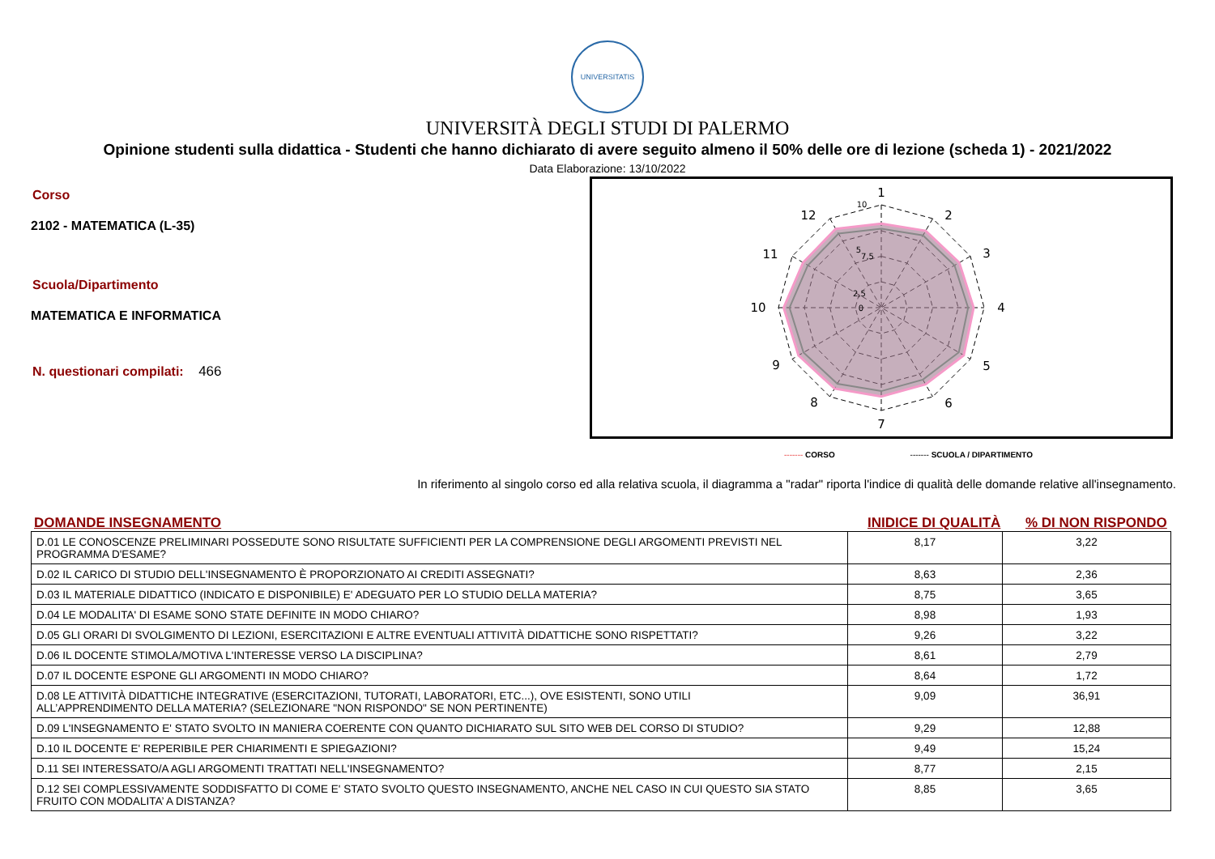UNIVERSITATIS
UNIVERSITÀ DEGLI STUDI DI PALERMO
Opinione studenti sulla didattica - Studenti che hanno dichiarato di avere seguito almeno il 50% delle ore di lezione (scheda 1) - 2021/2022
Data Elaborazione: 13/10/2022
Corso
2102 - MATEMATICA (L-35)
Scuola/Dipartimento
MATEMATICA E INFORMATICA
N. questionari compilati: 466
1
2
3
4
5
6
7
8
9
10
11
12
10
7,5
2,5
5
0
------- CORSO ------- SCUOLA / DIPARTIMENTO
In riferimento al singolo corso ed alla relativa scuola, il diagramma a "radar" riporta l'indice di qualità delle domande relative all'insegnamento.
DOMANDE INSEGNAMENTO INIDICE DI QUALITÀ% DI NON RISPONDO
| D.01 LE CONOSCENZE PRELIMINARI POSSEDUTE SONO RISULTATE SUFFICIENTI PER LA COMPRENSIONE DEGLI ARGOMENTI PREVISTI NEL PROGRAMMA D'ESAME? | 8,17 | 3,22 |
| D.02 IL CARICO DI STUDIO DELL'INSEGNAMENTO È PROPORZIONATO AI CREDITI ASSEGNATI? | 8,63 | 2,36 |
| D.03 IL MATERIALE DIDATTICO (INDICATO E DISPONIBILE) E' ADEGUATO PER LO STUDIO DELLA MATERIA? | 8,75 | 3,65 |
| D.04 LE MODALITA' DI ESAME SONO STATE DEFINITE IN MODO CHIARO? | 8,98 | 1,93 |
| D.05 GLI ORARI DI SVOLGIMENTO DI LEZIONI, ESERCITAZIONI E ALTRE EVENTUALI ATTIVITÀ DIDATTICHE SONO RISPETTATI? | 9,26 | 3,22 |
| D.06 IL DOCENTE STIMOLA/MOTIVA L'INTERESSE VERSO LA DISCIPLINA? | 8,61 | 2,79 |
| D.07 IL DOCENTE ESPONE GLI ARGOMENTI IN MODO CHIARO? | 8,64 | 1,72 |
| D.08 LE ATTIVITÀ DIDATTICHE INTEGRATIVE (ESERCITAZIONI, TUTORATI, LABORATORI, ETC...), OVE ESISTENTI, SONO UTILI ALL’APPRENDIMENTO DELLA MATERIA? (SELEZIONARE "NON RISPONDO" SE NON PERTINENTE) | 9,09 | 36,91 |
| D.09 L'INSEGNAMENTO E' STATO SVOLTO IN MANIERA COERENTE CON QUANTO DICHIARATO SUL SITO WEB DEL CORSO DI STUDIO? | 9,29 | 12,88 |
| D.10 IL DOCENTE E' REPERIBILE PER CHIARIMENTI E SPIEGAZIONI? | 9,49 | 15,24 |
| D.11 SEI INTERESSATO/A AGLI ARGOMENTI TRATTATI NELL'INSEGNAMENTO? | 8,77 | 2,15 |
| D.12 SEI COMPLESSIVAMENTE SODDISFATTO DI COME E' STATO SVOLTO QUESTO INSEGNAMENTO, ANCHE NEL CASO IN CUI QUESTO SIA STATO FRUITO CON MODALITA’ A DISTANZA? | 8,85 | 3,65 |